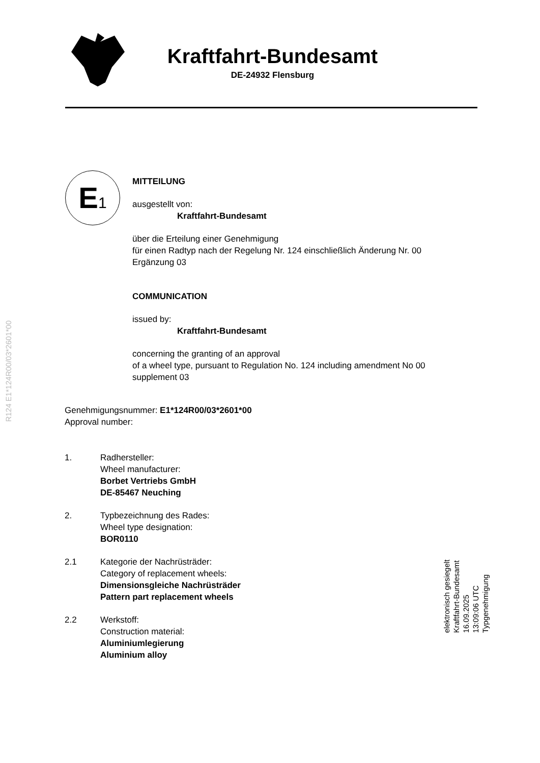Kraftfahrt-Bundesamt
DE-24932 Flensburg
E 1
MITTEILUNG
ausgestellt von:
Kraftfahrt-Bundesamt
über die Erteilung einer Genehmigung
für einen Radtyp nach der Regelung Nr. 124 einschließlich Änderung Nr. 00
Ergänzung 03
COMMUNICATION
issued by:
Kraftfahrt-Bundesamt
concerning the granting of an approval
of a wheel type, pursuant to Regulation No. 124 including amendment No 00
supplement 03
R124 E1*124R00/03*2601*00
Genehmigungsnummer: E1*124R00/03*2601*00
Approval number:
1. Radhersteller:
Wheel manufacturer:
Borbet Vertriebs GmbH
DE-85467 Neuching
2. Typbezeichnung des Rades:
Wheel type designation:
BOR0110
2.1 Kategorie der Nachrüsträder:
Category of replacement wheels:
Dimensionsgleiche Nachrüsträder
Pattern part replacement wheels
2.2 Werkstoff:
Construction material:
Aluminiumlegierung
Aluminium alloy
elektronisch gesiegelt
Kraftfahrt-Bundesamt
16.09.2025
13:09:06 UTC
Typgenehmigung